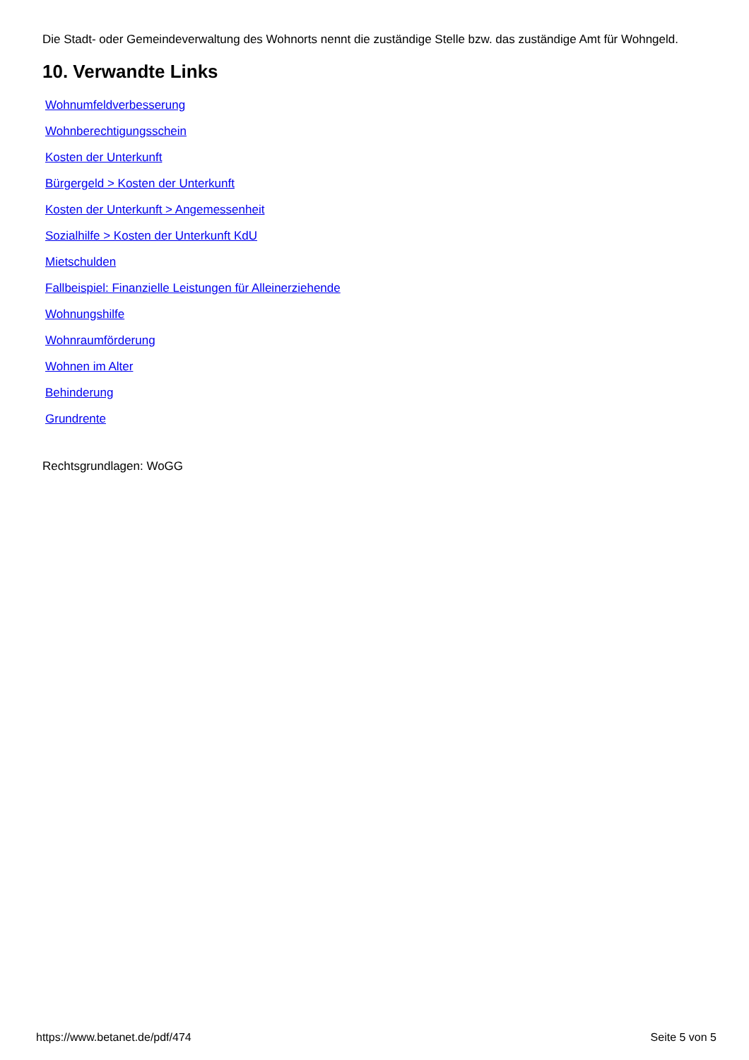Die Stadt- oder Gemeindeverwaltung des Wohnorts nennt die zuständige Stelle bzw. das zuständige Amt für Wohngeld.
10. Verwandte Links
Wohnumfeldverbesserung
Wohnberechtigungsschein
Kosten der Unterkunft
Bürgergeld > Kosten der Unterkunft
Kosten der Unterkunft > Angemessenheit
Sozialhilfe > Kosten der Unterkunft KdU
Mietschulden
Fallbeispiel: Finanzielle Leistungen für Alleinerziehende
Wohnungshilfe
Wohnraumförderung
Wohnen im Alter
Behinderung
Grundrente
Rechtsgrundlagen: WoGG
https://www.betanet.de/pdf/474 Seite 5 von 5